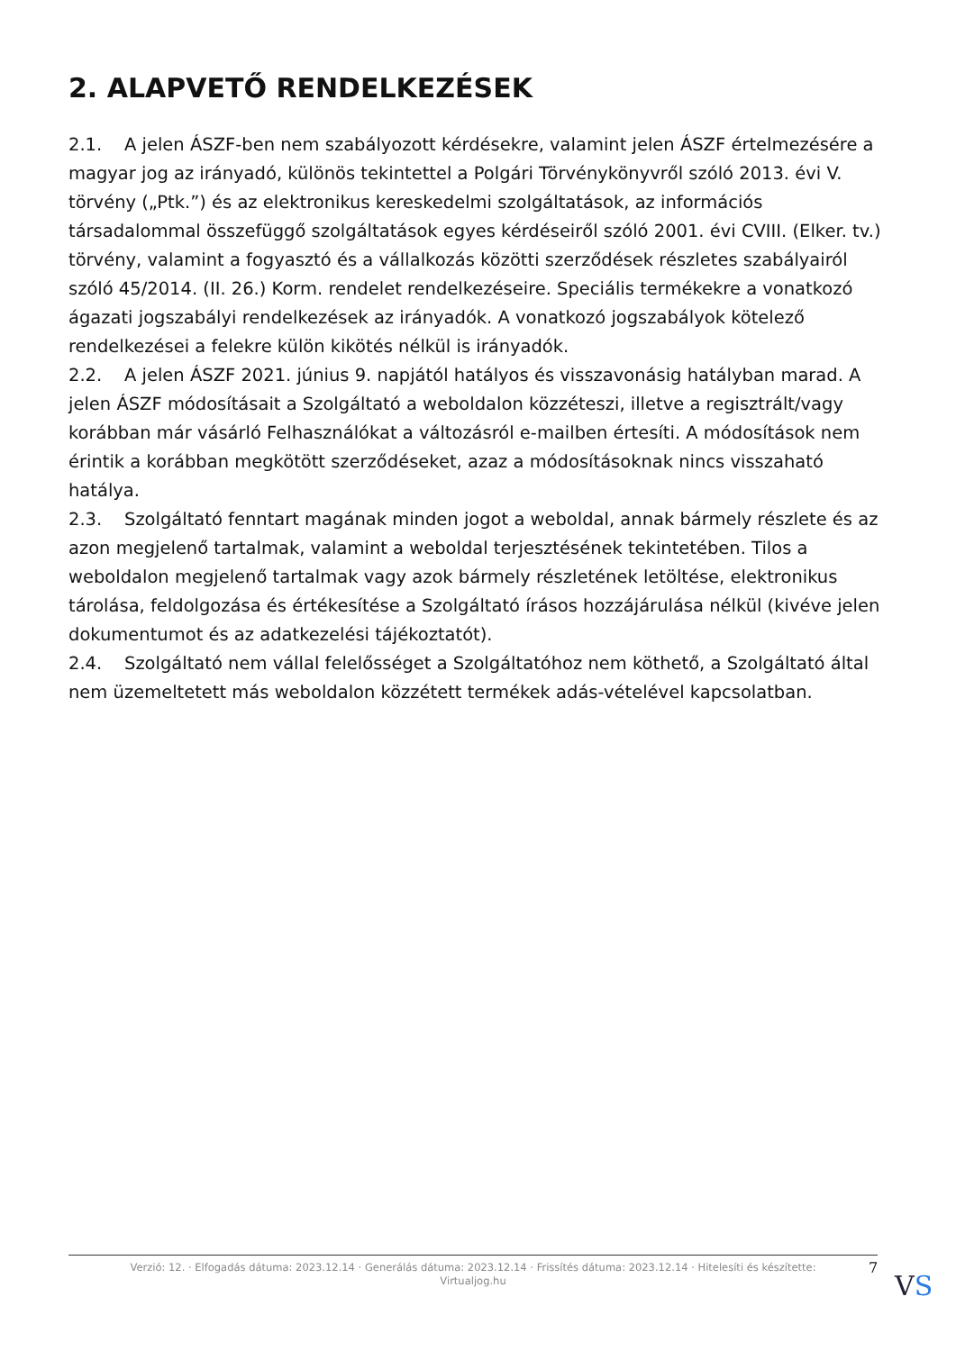2. ALAPVETŐ RENDELKEZÉSEK
2.1. A jelen ÁSZF-ben nem szabályozott kérdésekre, valamint jelen ÁSZF értelmezésére a magyar jog az irányadó, különös tekintettel a Polgári Törvénykönyvről szóló 2013. évi V. törvény („Ptk.”) és az elektronikus kereskedelmi szolgáltatások, az információs társadalommal összefüggő szolgáltatások egyes kérdéseiről szóló 2001. évi CVIII. (Elker. tv.) törvény, valamint a fogyasztó és a vállalkozás közötti szerződések részletes szabályairól szóló 45/2014. (II. 26.) Korm. rendelet rendelkezéseire. Speciális termékekre a vonatkozó ágazati jogszabályi rendelkezések az irányadók. A vonatkozó jogszabályok kötelező rendelkezései a felekre külön kikötés nélkül is irányadók.
2.2. A jelen ÁSZF 2021. június 9. napjától hatályos és visszavonásig hatályban marad. A jelen ÁSZF módosításait a Szolgáltató a weboldalon közzéteszi, illetve a regisztrált/vagy korábban már vásárló Felhasználókat a változásról e-mailben értesíti. A módosítások nem érintik a korábban megkötött szerződéseket, azaz a módosításoknak nincs visszaható hatálya.
2.3. Szolgáltató fenntart magának minden jogot a weboldal, annak bármely részlete és az azon megjelenő tartalmak, valamint a weboldal terjesztésének tekintetében. Tilos a weboldalon megjelenő tartalmak vagy azok bármely részletének letöltése, elektronikus tárolása, feldolgozása és értékesítése a Szolgáltató írásos hozzájárulása nélkül (kivéve jelen dokumentumot és az adatkezelési tájékoztatót).
2.4. Szolgáltató nem vállal felelősséget a Szolgáltatóhoz nem köthető, a Szolgáltató által nem üzemeltetett más weboldalon közzétett termékek adás-vételével kapcsolatban.
Verzió: 12. · Elfogadás dátuma: 2023.12.14 · Generálás dátuma: 2023.12.14 · Frissítés dátuma: 2023.12.14 · Hitelesíti és készítette: Virtualjog.hu
7
VS